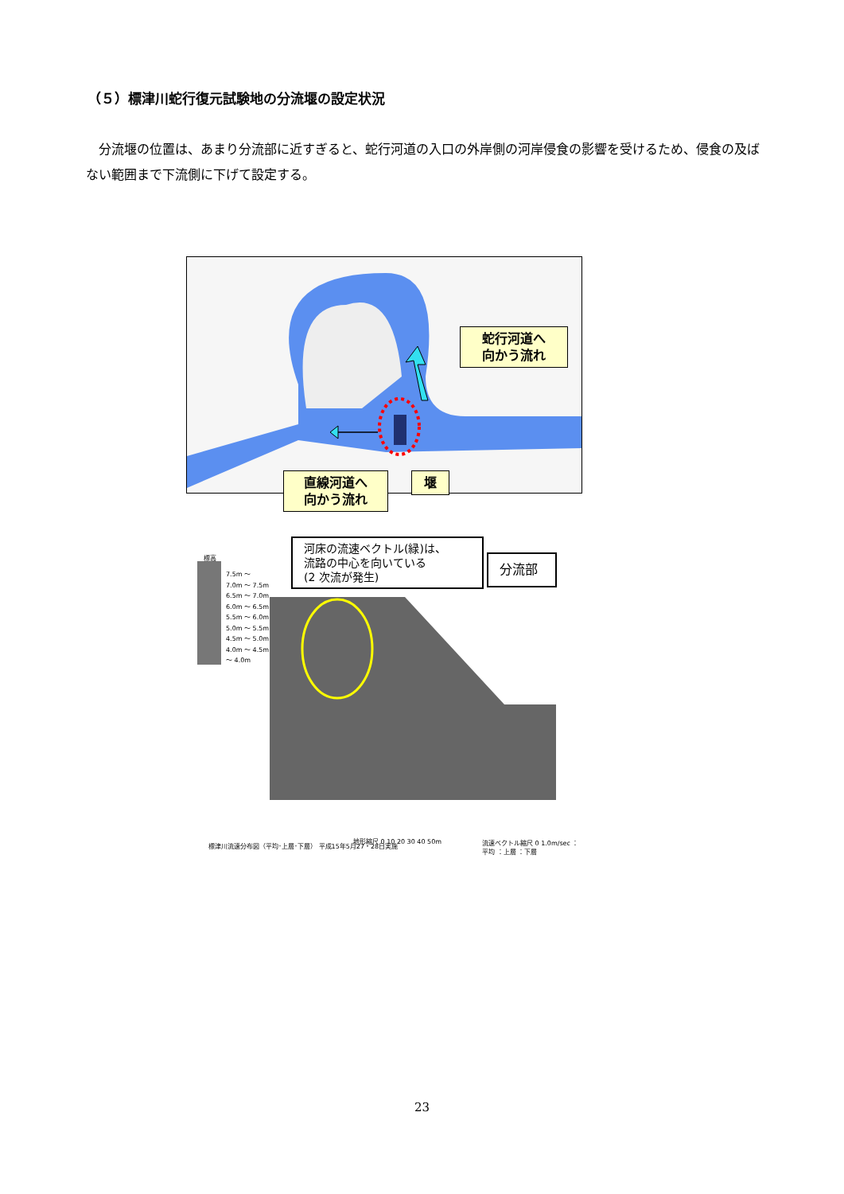（５）標津川蛇行復元試験地の分流堰の設定状況
　分流堰の位置は、あまり分流部に近すぎると、蛇行河道の入口の外岸側の河岸侵食の影響を受けるため、侵食の及ばない範囲まで下流側に下げて設定する。
蛇行河道へ
向かう流れ
直線河道へ
向かう流れ
堰
標高
7.5m ～
7.0m ～ 7.5m
6.5m ～ 7.0m
6.0m ～ 6.5m
5.5m ～ 6.0m
5.0m ～ 5.5m
4.5m ～ 5.0m
4.0m ～ 4.5m
～ 4.0m
標津川流速分布図（平均･上層･下層） 平成15年5月27・28日実施
地形縮尺 0 10 20 30 40 50m
流速ベクトル縮尺 0 1.0m/sec ：平均 ：上層 ：下層
河床の流速ベクトル(緑)は、
流路の中心を向いている
(2 次流が発生)
分流部
23